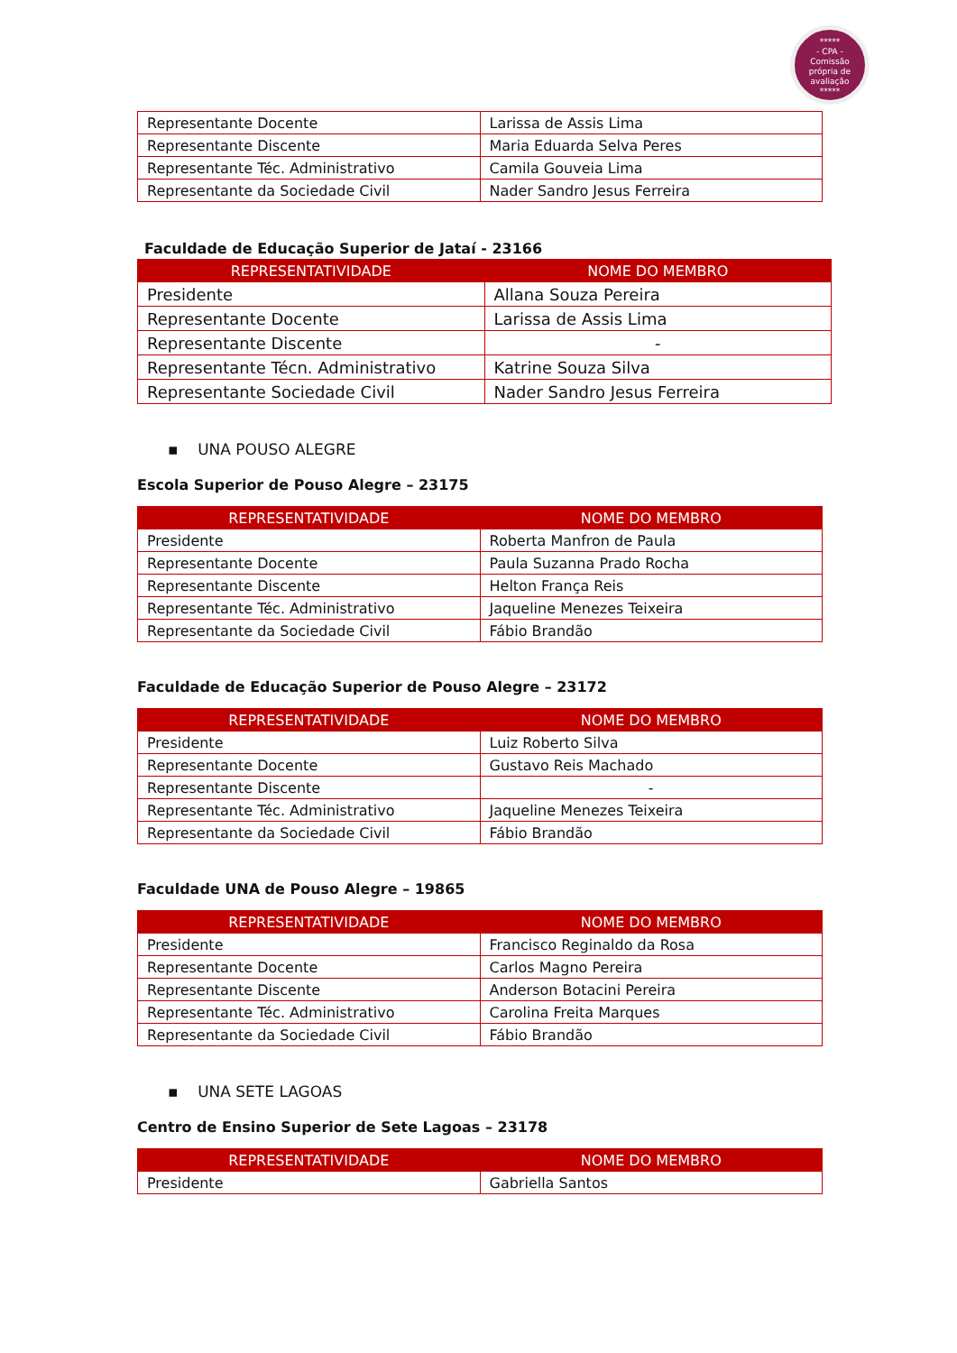*****
- CPA -
Comissão
própria de
avaliação
*****
| Representante Docente | Larissa de Assis Lima |
| Representante Discente | Maria Eduarda Selva Peres |
| Representante Téc. Administrativo | Camila Gouveia Lima |
| Representante da Sociedade Civil | Nader Sandro Jesus Ferreira |
Faculdade de Educação Superior de Jataí - 23166
| REPRESENTATIVIDADE | NOME DO MEMBRO |
| --- | --- |
| Presidente | Allana Souza Pereira |
| Representante Docente | Larissa de Assis Lima |
| Representante Discente | - |
| Representante Técn. Administrativo | Katrine Souza Silva |
| Representante Sociedade Civil | Nader Sandro Jesus Ferreira |
▪ UNA POUSO ALEGRE
Escola Superior de Pouso Alegre – 23175
| REPRESENTATIVIDADE | NOME DO MEMBRO |
| --- | --- |
| Presidente | Roberta Manfron de Paula |
| Representante Docente | Paula Suzanna Prado Rocha |
| Representante Discente | Helton França Reis |
| Representante Téc. Administrativo | Jaqueline Menezes Teixeira |
| Representante da Sociedade Civil | Fábio Brandão |
Faculdade de Educação Superior de Pouso Alegre – 23172
| REPRESENTATIVIDADE | NOME DO MEMBRO |
| --- | --- |
| Presidente | Luiz Roberto Silva |
| Representante Docente | Gustavo Reis Machado |
| Representante Discente | - |
| Representante Téc. Administrativo | Jaqueline Menezes Teixeira |
| Representante da Sociedade Civil | Fábio Brandão |
Faculdade UNA de Pouso Alegre – 19865
| REPRESENTATIVIDADE | NOME DO MEMBRO |
| --- | --- |
| Presidente | Francisco Reginaldo da Rosa |
| Representante Docente | Carlos Magno Pereira |
| Representante Discente | Anderson Botacini Pereira |
| Representante Téc. Administrativo | Carolina Freita Marques |
| Representante da Sociedade Civil | Fábio Brandão |
▪ UNA SETE LAGOAS
Centro de Ensino Superior de Sete Lagoas – 23178
| REPRESENTATIVIDADE | NOME DO MEMBRO |
| --- | --- |
| Presidente | Gabriella Santos |